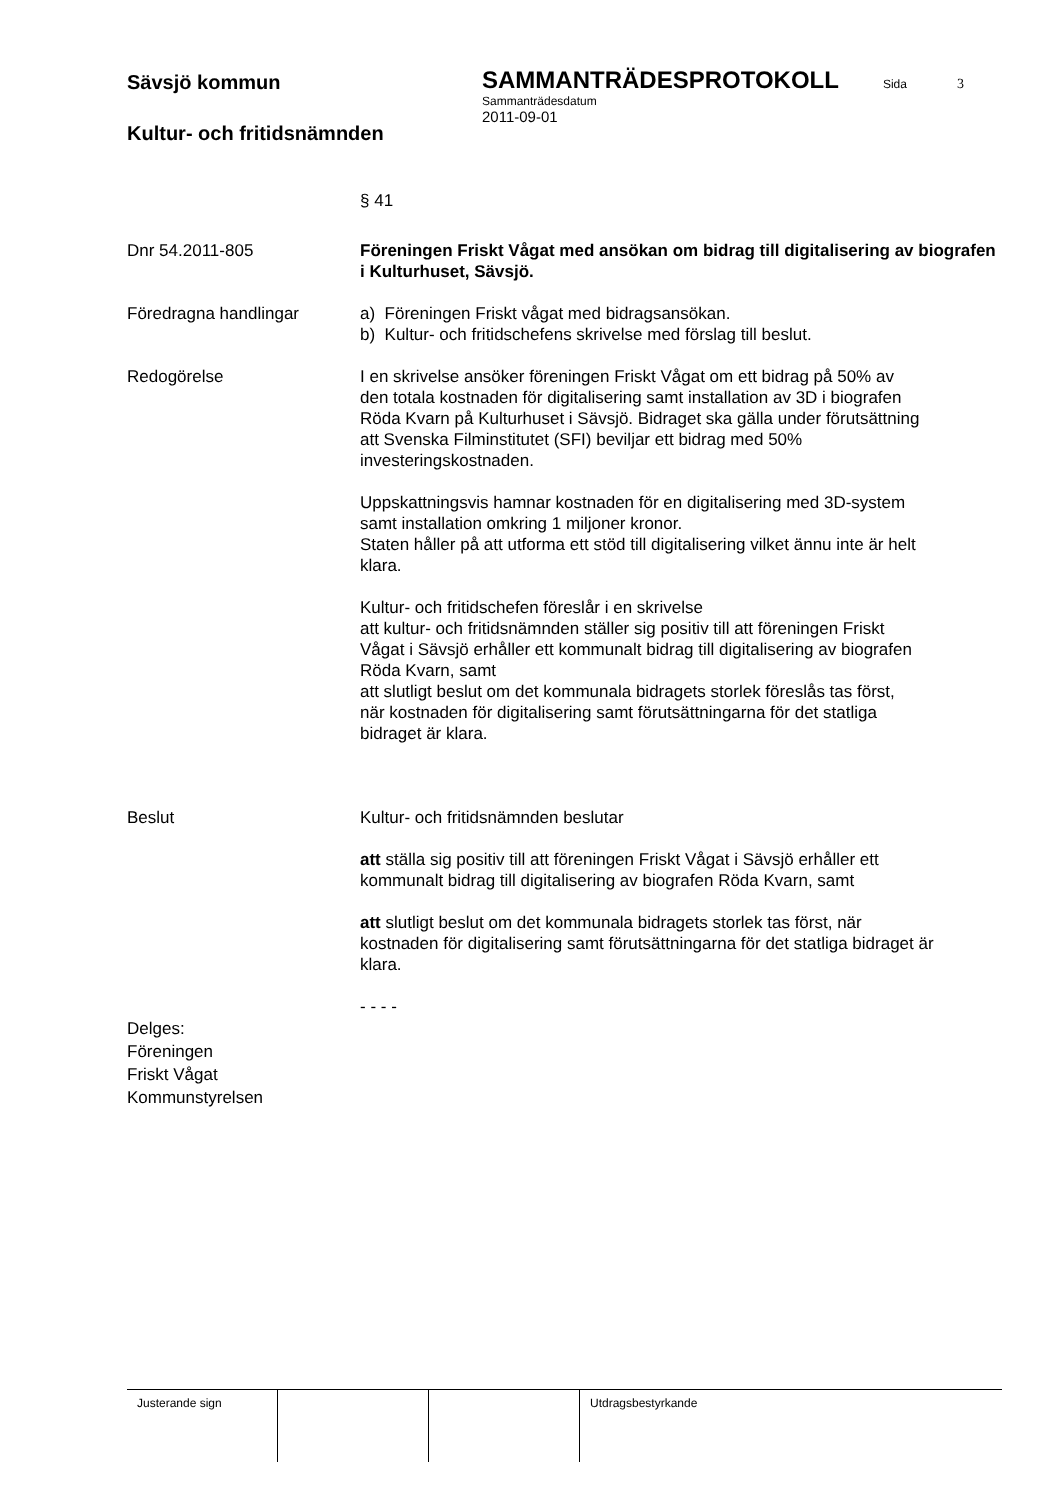Sävsjö kommun
Kultur- och fritidsnämnden
SAMMANTRÄDESPROTOKOLL Sida 3
Sammanträdesdatum
2011-09-01
§ 41
Dnr 54.2011-805 Föreningen Friskt Vågat med ansökan om bidrag till digitalisering av biografen i Kulturhuset, Sävsjö.
Föredragna handlingar a) Föreningen Friskt vågat med bidragsansökan.
b) Kultur- och fritidschefens skrivelse med förslag till beslut.
Redogörelse I en skrivelse ansöker föreningen Friskt Vågat om ett bidrag på 50% av den totala kostnaden för digitalisering samt installation av 3D i biografen Röda Kvarn på Kulturhuset i Sävsjö. Bidraget ska gälla under förutsättning att Svenska Filminstitutet (SFI) beviljar ett bidrag med 50% investeringskostnaden.
Uppskattningsvis hamnar kostnaden för en digitalisering med 3D-system samt installation omkring 1 miljoner kronor.
Staten håller på att utforma ett stöd till digitalisering vilket ännu inte är helt klara.
Kultur- och fritidschefen föreslår i en skrivelse
att kultur- och fritidsnämnden ställer sig positiv till att föreningen Friskt Vågat i Sävsjö erhåller ett kommunalt bidrag till digitalisering av biografen Röda Kvarn, samt
att slutligt beslut om det kommunala bidragets storlek föreslås tas först, när kostnaden för digitalisering samt förutsättningarna för det statliga bidraget är klara.
Beslut Kultur- och fritidsnämnden beslutar
att ställa sig positiv till att föreningen Friskt Vågat i Sävsjö erhåller ett kommunalt bidrag till digitalisering av biografen Röda Kvarn, samt
att slutligt beslut om det kommunala bidragets storlek tas först, när kostnaden för digitalisering samt förutsättningarna för det statliga bidraget är klara.
- - - -
Delges:
Föreningen
Friskt Vågat
Kommunstyrelsen
Justerande sign Utdragsbestyrkande